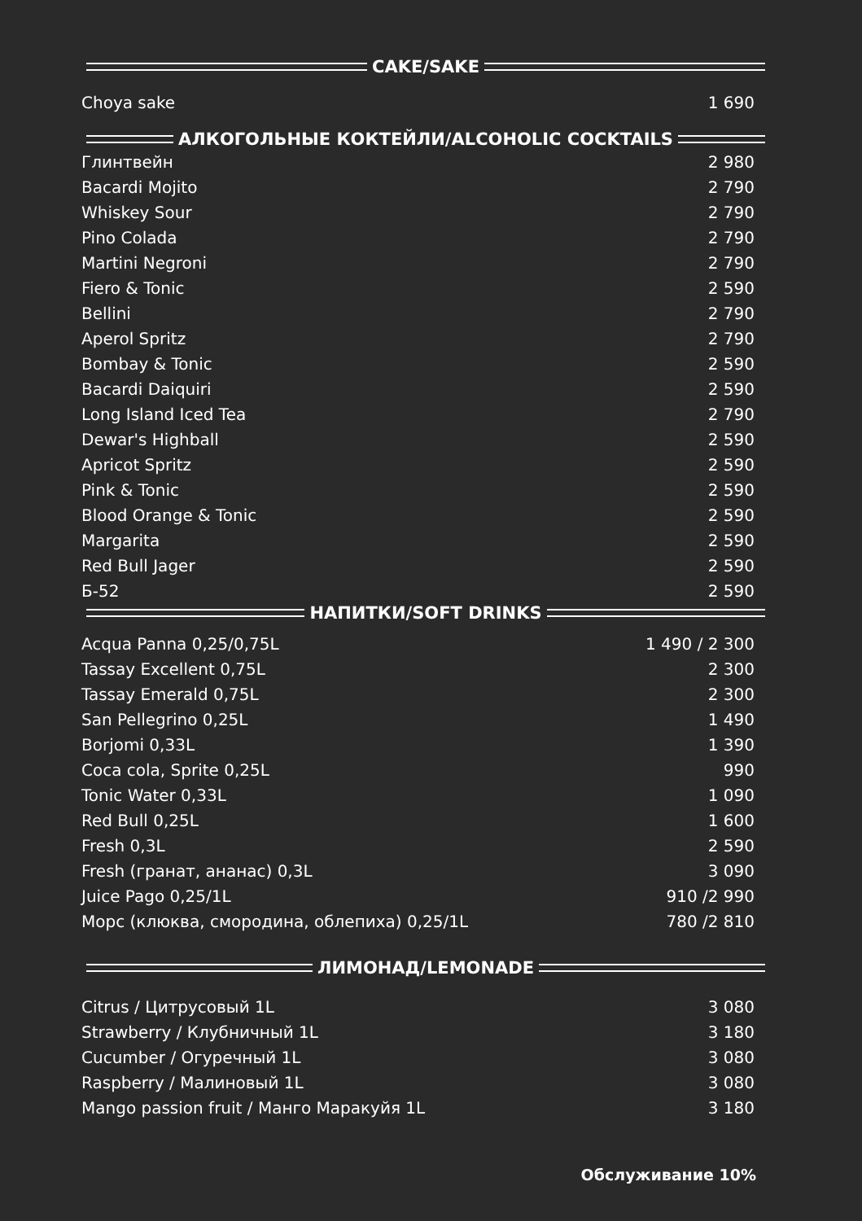CAKE/SAKE
| Choya sake | 1 690 |
АЛКОГОЛЬНЫЕ КОКТЕЙЛИ/ALCOHOLIC COCKTAILS
| Глинтвейн | 2 980 |
| Bacardi Mojito | 2 790 |
| Whiskey Sour | 2 790 |
| Pino Colada | 2 790 |
| Martini Negroni | 2 790 |
| Fiero & Tonic | 2 590 |
| Bellini | 2 790 |
| Aperol Spritz | 2 790 |
| Bombay & Tonic | 2 590 |
| Bacardi Daiquiri | 2 590 |
| Long Island Iced Tea | 2 790 |
| Dewar's Highball | 2 590 |
| Apricot Spritz | 2 590 |
| Pink & Tonic | 2 590 |
| Blood Orange & Tonic | 2 590 |
| Margarita | 2 590 |
| Red Bull Jager | 2 590 |
| Б-52 | 2 590 |
НАПИТКИ/SOFT DRINKS
| Acqua Panna 0,25/0,75L | 1 490 / 2 300 |
| Tassay Excellent 0,75L | 2 300 |
| Tassay Emerald 0,75L | 2 300 |
| San Pellegrino 0,25L | 1 490 |
| Borjomi 0,33L | 1 390 |
| Coca cola, Sprite 0,25L | 990 |
| Tonic Water 0,33L | 1 090 |
| Red Bull 0,25L | 1 600 |
| Fresh 0,3L | 2 590 |
| Fresh (гранат, ананас) 0,3L | 3 090 |
| Juice Pago 0,25/1L | 910 /2 990 |
| Морс (клюква, смородина, облепиха) 0,25/1L | 780 /2 810 |
ЛИМОНАД/LEMONADE
| Citrus / Цитрусовый 1L | 3 080 |
| Strawberry / Клубничный 1L | 3 180 |
| Cucumber / Огуречный 1L | 3 080 |
| Raspberry / Малиновый 1L | 3 080 |
| Mango passion fruit / Манго Маракуйя 1L | 3 180 |
Обслуживание 10%